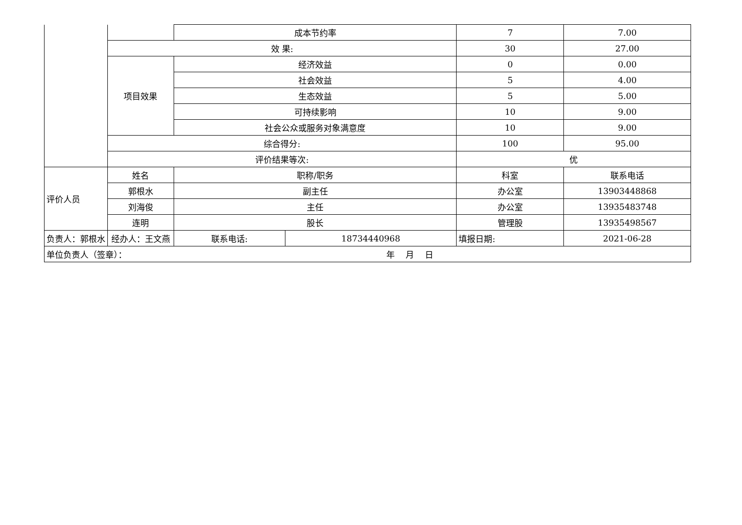| | | 成本节约率 | | 7 | 7.00 |
| | 效 果: | | | 30 | 27.00 |
| | 项目效果 | 经济效益 | | 0 | 0.00 |
| | | 社会效益 | | 5 | 4.00 |
| | | 生态效益 | | 5 | 5.00 |
| | | 可持续影响 | | 10 | 9.00 |
| | | 社会公众或服务对象满意度 | | 10 | 9.00 |
| | 综合得分: | | | 100 | 95.00 |
| | 评价结果等次: | | | 优 | |
| 评价人员 | 姓名 | 职称/职务 | | 科室 | 联系电话 |
| | 郭根水 | 副主任 | | 办公室 | 13903448868 |
| | 刘海俊 | 主任 | | 办公室 | 13935483748 |
| | 连明 | 股长 | | 管理股 | 13935498567 |
| 负责人：郭根水 | 经办人：王文燕 | 联系电话: | 18734440968 | 填报日期: | 2021-06-28 |
| 单位负责人（签章）： 年 月 日 | | | | | |